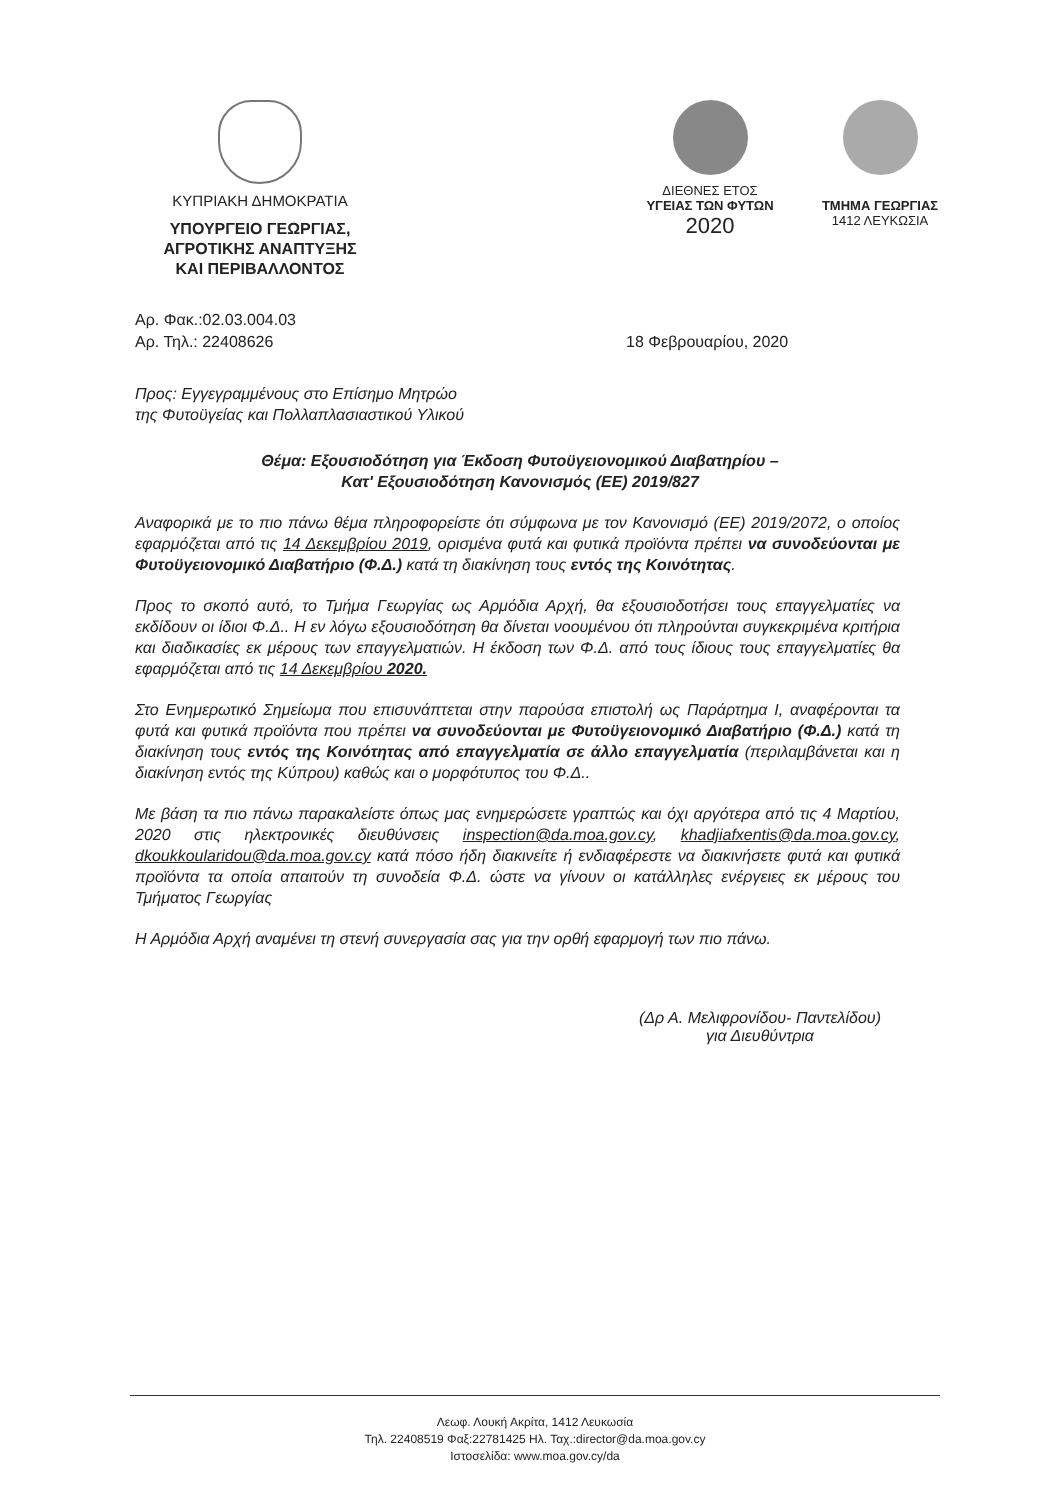ΚΥΠΡΙΑΚΗ ΔΗΜΟΚΡΑΤΙΑ
ΥΠΟΥΡΓΕΙΟ ΓΕΩΡΓΙΑΣ,
ΑΓΡΟΤΙΚΗΣ ΑΝΑΠΤΥΞΗΣ
ΚΑΙ ΠΕΡΙΒΑΛΛΟΝΤΟΣ
ΔΙΕΘΝΕΣ ΕΤΟΣ
ΥΓΕΙΑΣ ΤΩΝ ΦΥΤΩΝ
2020
ΤΜΗΜΑ ΓΕΩΡΓΙΑΣ
1412 ΛΕΥΚΩΣΙΑ
Αρ. Φακ.:02.03.004.03
Αρ. Τηλ.: 22408626
18 Φεβρουαρίου, 2020
Προς: Εγγεγραμμένους στο Επίσημο Μητρώο
της Φυτοϋγείας και Πολλαπλασιαστικού Υλικού
Θέμα: Εξουσιοδότηση για Έκδοση Φυτοϋγειονομικού Διαβατηρίου –
Κατ' Εξουσιοδότηση Κανονισμός (ΕΕ) 2019/827
Αναφορικά με το πιο πάνω θέμα πληροφορείστε ότι σύμφωνα με τον Κανονισμό (ΕΕ) 2019/2072, ο οποίος εφαρμόζεται από τις 14 Δεκεμβρίου 2019, ορισμένα φυτά και φυτικά προϊόντα πρέπει να συνοδεύονται με Φυτοϋγειονομικό Διαβατήριο (Φ.Δ.) κατά τη διακίνηση τους εντός της Κοινότητας.
Προς το σκοπό αυτό, το Τμήμα Γεωργίας ως Αρμόδια Αρχή, θα εξουσιοδοτήσει τους επαγγελματίες να εκδίδουν οι ίδιοι Φ.Δ.. Η εν λόγω εξουσιοδότηση θα δίνεται νοουμένου ότι πληρούνται συγκεκριμένα κριτήρια και διαδικασίες εκ μέρους των επαγγελματιών. Η έκδοση των Φ.Δ. από τους ίδιους τους επαγγελματίες θα εφαρμόζεται από τις 14 Δεκεμβρίου 2020.
Στο Ενημερωτικό Σημείωμα που επισυνάπτεται στην παρούσα επιστολή ως Παράρτημα Ι, αναφέρονται τα φυτά και φυτικά προϊόντα που πρέπει να συνοδεύονται με Φυτοϋγειονομικό Διαβατήριο (Φ.Δ.) κατά τη διακίνηση τους εντός της Κοινότητας από επαγγελματία σε άλλο επαγγελματία (περιλαμβάνεται και η διακίνηση εντός της Κύπρου) καθώς και ο μορφότυπος του Φ.Δ..
Με βάση τα πιο πάνω παρακαλείστε όπως μας ενημερώσετε γραπτώς και όχι αργότερα από τις 4 Μαρτίου, 2020 στις ηλεκτρονικές διευθύνσεις inspection@da.moa.gov.cy, khadjiafxentis@da.moa.gov.cy, dkoukkoularidou@da.moa.gov.cy κατά πόσο ήδη διακινείτε ή ενδιαφέρεστε να διακινήσετε φυτά και φυτικά προϊόντα τα οποία απαιτούν τη συνοδεία Φ.Δ. ώστε να γίνουν οι κατάλληλες ενέργειες εκ μέρους του Τμήματος Γεωργίας
Η Αρμόδια Αρχή αναμένει τη στενή συνεργασία σας για την ορθή εφαρμογή των πιο πάνω.
(Δρ Α. Μελιφρονίδου- Παντελίδου)
για Διευθύντρια
Λεωφ. Λουκή Ακρίτα, 1412 Λευκωσία
Τηλ. 22408519 Φαξ:22781425 Ηλ. Ταχ.:director@da.moa.gov.cy
Ιστοσελίδα: www.moa.gov.cy/da